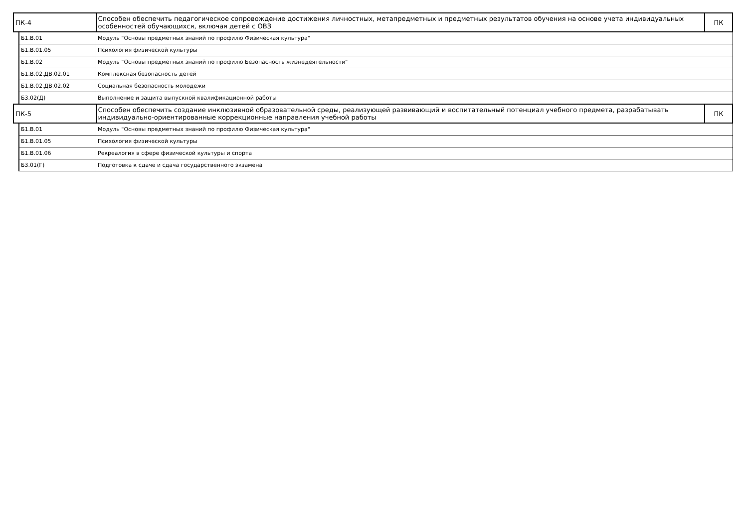| ПК-4 | | Способен обеспечить педагогическое сопровождение достижения личностных, метапредметных и предметных результатов обучения на основе учета индивидуальных особенностей обучающихся, включая детей с ОВЗ | ПК |
| | Б1.В.01 | Модуль "Основы предметных знаний по профилю Физическая культура" | |
| | Б1.В.01.05 | Психология физической культуры | |
| | Б1.В.02 | Модуль "Основы предметных знаний по профилю Безопасность жизнедеятельности" | |
| | Б1.В.02.ДВ.02.01 | Комплексная безопасность детей | |
| | Б1.В.02.ДВ.02.02 | Социальная безопасность молодежи | |
| | Б3.02(Д) | Выполнение и защита выпускной квалификационной работы | |
| ПК-5 | | Способен обеспечить создание инклюзивной образовательной среды, реализующей развивающий и воспитательный потенциал учебного предмета, разрабатывать индивидуально-ориентированные коррекционные направления учебной работы | ПК |
| | Б1.В.01 | Модуль "Основы предметных знаний по профилю Физическая культура" | |
| | Б1.В.01.05 | Психология физической культуры | |
| | Б1.В.01.06 | Рекреалогия в сфере физической культуры и спорта | |
| | Б3.01(Г) | Подготовка к сдаче и сдача государственного экзамена | |